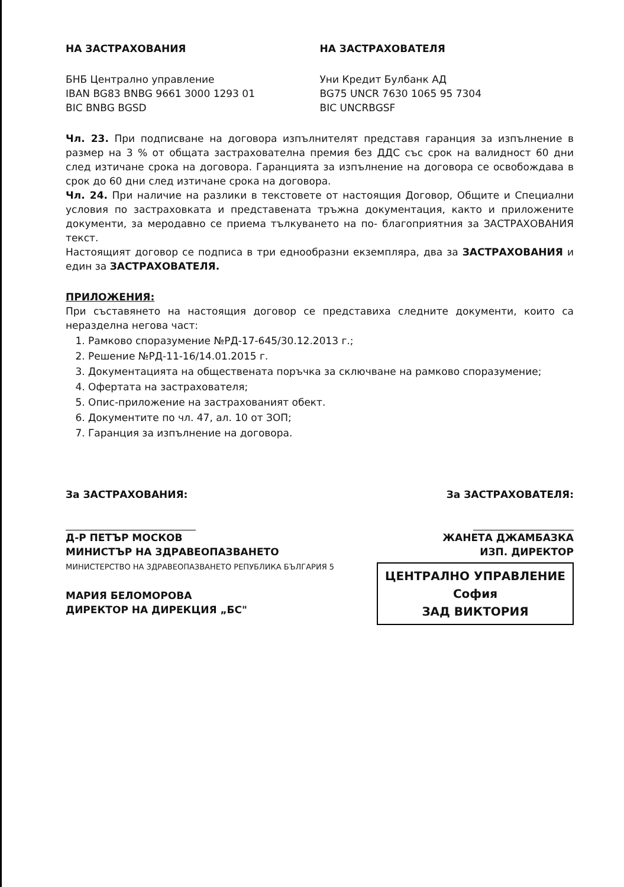НА ЗАСТРАХОВАНИЯ
БНБ Централно управление
IBAN BG83 BNBG 9661 3000 1293 01
BIC BNBG BGSD
НА ЗАСТРАХОВАТЕЛЯ
Уни Кредит Булбанк АД
BG75 UNCR 7630 1065 95 7304
BIC UNCRBGSF
Чл. 23. При подписване на договора изпълнителят представя гаранция за изпълнение в размер на 3 % от общата застрахователна премия без ДДС със срок на валидност 60 дни след изтичане срока на договора. Гаранцията за изпълнение на договора се освобождава в срок до 60 дни след изтичане срока на договора.
Чл. 24. При наличие на разлики в текстовете от настоящия Договор, Общите и Специални условия по застраховката и представената тръжна документация, както и приложените документи, за меродавно се приема тълкуването на по- благоприятния за ЗАСТРАХОВАНИЯ текст.
Настоящият договор се подписа в три еднообразни екземпляра, два за ЗАСТРАХОВАНИЯ и един за ЗАСТРАХОВАТЕЛЯ.
ПРИЛОЖЕНИЯ:
При съставянето на настоящия договор се представиха следните документи, които са неразделна негова част:
1. Рамково споразумение №РД-17-645/30.12.2013 г.;
2. Решение №РД-11-16/14.01.2015 г.
3. Документацията на обществената поръчка за сключване на рамково споразумение;
4. Офертата на застрахователя;
5. Опис-приложение на застрахованият обект.
6. Документите по чл. 47, ал. 10 от ЗОП;
7. Гаранция за изпълнение на договора.
За ЗАСТРАХОВАНИЯ:
Д-Р ПЕТЪР МОСКОВ
МИНИСТЪР НА ЗДРАВЕОПАЗВАНЕТО
МИНИСТЕРСТВО НА ЗДРАВЕОПАЗВАНЕТО РЕПУБЛИКА БЪЛГАРИЯ 5
МАРИЯ БЕЛОМОРОВА
ДИРЕКТОР НА ДИРЕКЦИЯ „БС"
За ЗАСТРАХОВАТЕЛЯ:
ЖАНЕТА ДЖАМБАЗКА
ИЗП. ДИРЕКТОР
ЦЕНТРАЛНО УПРАВЛЕНИЕ
София
ЗАД ВИКТОРИЯ